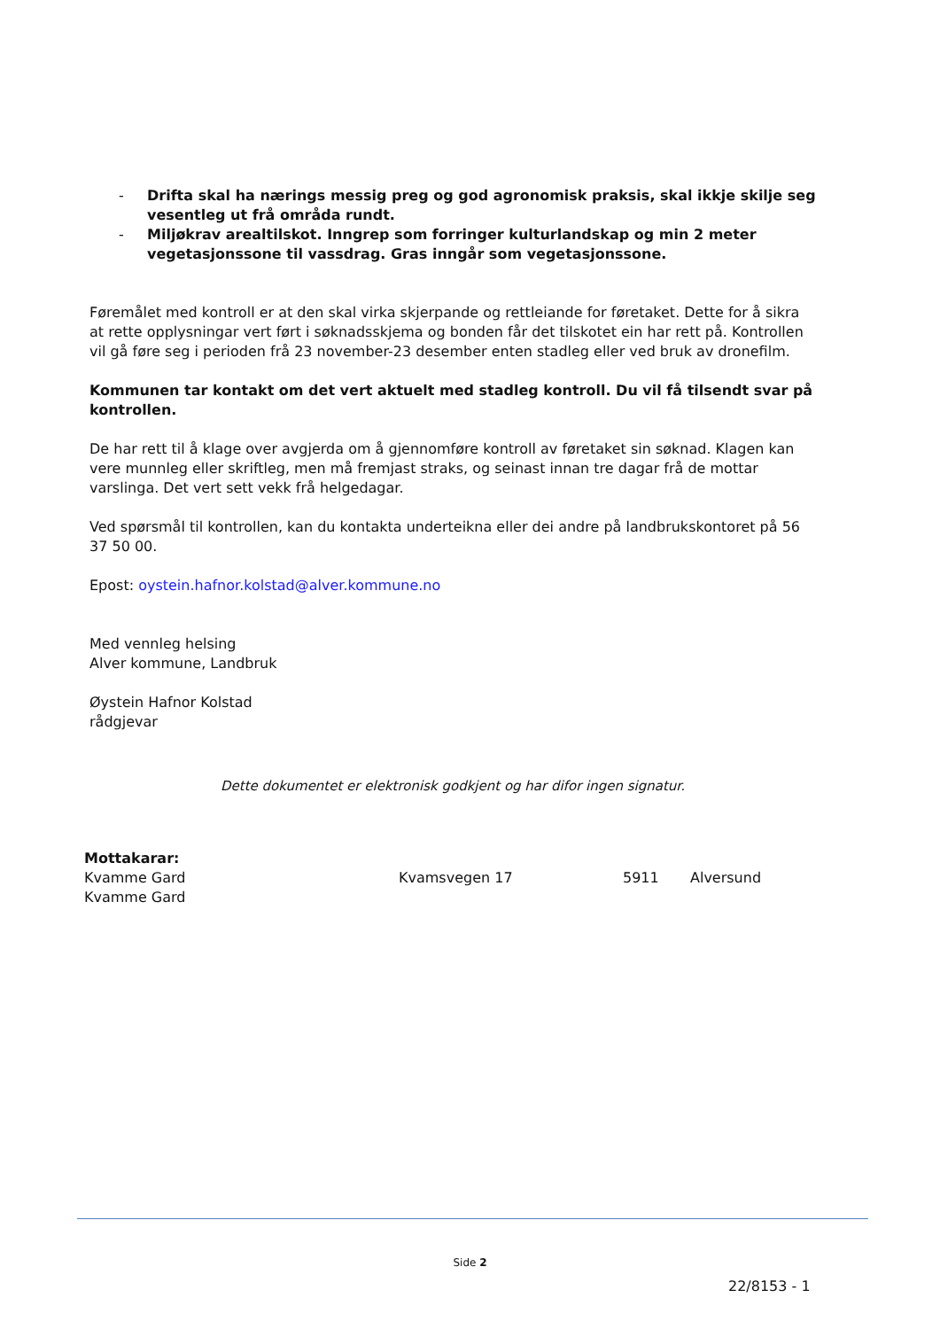- Drifta skal ha nærings messig preg og god agronomisk praksis, skal ikkje skilje seg vesentleg ut frå områda rundt.
- Miljøkrav arealtilskot. Inngrep som forringer kulturlandskap og min 2 meter vegetasjonssone til vassdrag. Gras inngår som vegetasjonssone.
Føremålet med kontroll er at den skal virka skjerpande og rettleiande for føretaket. Dette for å sikra at rette opplysningar vert ført i søknadsskjema og bonden får det tilskotet ein har rett på. Kontrollen vil gå føre seg i perioden frå 23 november-23 desember enten stadleg eller ved bruk av dronefilm.
Kommunen tar kontakt om det vert aktuelt med stadleg kontroll. Du vil få tilsendt svar på kontrollen.
De har rett til å klage over avgjerda om å gjennomføre kontroll av føretaket sin søknad. Klagen kan vere munnleg eller skriftleg, men må fremjast straks, og seinast innan tre dagar frå de mottar varslinga. Det vert sett vekk frå helgedagar.
Ved spørsmål til kontrollen, kan du kontakta underteikna eller dei andre på landbrukskontoret på 56 37 50 00.
Epost: oystein.hafnor.kolstad@alver.kommune.no
Med vennleg helsing
Alver kommune, Landbruk
Øystein Hafnor Kolstad
rådgjevar
Dette dokumentet er elektronisk godkjent og har difor ingen signatur.
| Mottakarar: | | | |
| Kvamme Gard | Kvamsvegen 17 | 5911 | Alversund |
| Kvamme Gard | | | |
Side 2
22/8153 - 1